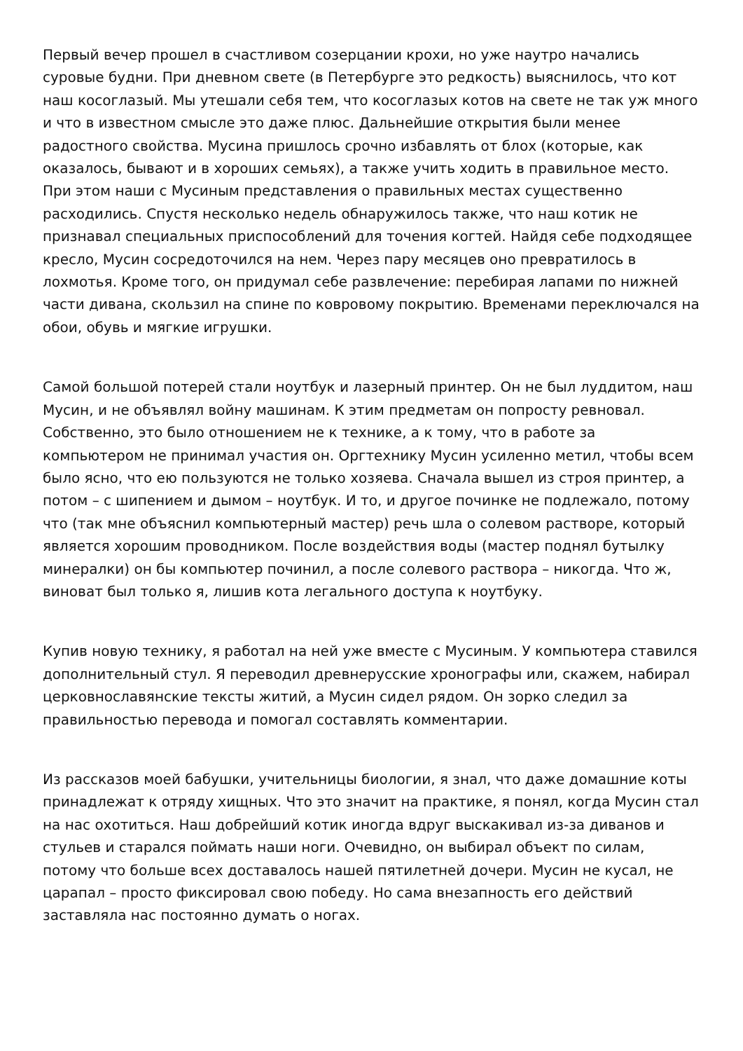Первый вечер прошел в счастливом созерцании крохи, но уже наутро начались суровые будни. При дневном свете (в Петербурге это редкость) выяснилось, что кот наш косоглазый. Мы утешали себя тем, что косоглазых котов на свете не так уж много и что в известном смысле это даже плюс. Дальнейшие открытия были менее радостного свойства. Мусина пришлось срочно избавлять от блох (которые, как оказалось, бывают и в хороших семьях), а также учить ходить в правильное место. При этом наши с Мусиным представления о правильных местах существенно расходились. Спустя несколько недель обнаружилось также, что наш котик не признавал специальных приспособлений для точения когтей. Найдя себе подходящее кресло, Мусин сосредоточился на нем. Через пару месяцев оно превратилось в лохмотья. Кроме того, он придумал себе развлечение: перебирая лапами по нижней части дивана, скользил на спине по ковровому покрытию. Временами переключался на обои, обувь и мягкие игрушки.
Самой большой потерей стали ноутбук и лазерный принтер. Он не был луддитом, наш Мусин, и не объявлял войну машинам. К этим предметам он попросту ревновал. Собственно, это было отношением не к технике, а к тому, что в работе за компьютером не принимал участия он. Оргтехнику Мусин усиленно метил, чтобы всем было ясно, что ею пользуются не только хозяева. Сначала вышел из строя принтер, а потом – с шипением и дымом – ноутбук. И то, и другое починке не подлежало, потому что (так мне объяснил компьютерный мастер) речь шла о солевом растворе, который является хорошим проводником. После воздействия воды (мастер поднял бутылку минералки) он бы компьютер починил, а после солевого раствора – никогда. Что ж, виноват был только я, лишив кота легального доступа к ноутбуку.
Купив новую технику, я работал на ней уже вместе с Мусиным. У компьютера ставился дополнительный стул. Я переводил древнерусские хронографы или, скажем, набирал церковнославянские тексты житий, а Мусин сидел рядом. Он зорко следил за правильностью перевода и помогал составлять комментарии.
Из рассказов моей бабушки, учительницы биологии, я знал, что даже домашние коты принадлежат к отряду хищных. Что это значит на практике, я понял, когда Мусин стал на нас охотиться. Наш добрейший котик иногда вдруг выскакивал из-за диванов и стульев и старался поймать наши ноги. Очевидно, он выбирал объект по силам, потому что больше всех доставалось нашей пятилетней дочери. Мусин не кусал, не царапал – просто фиксировал свою победу. Но сама внезапность его действий заставляла нас постоянно думать о ногах.